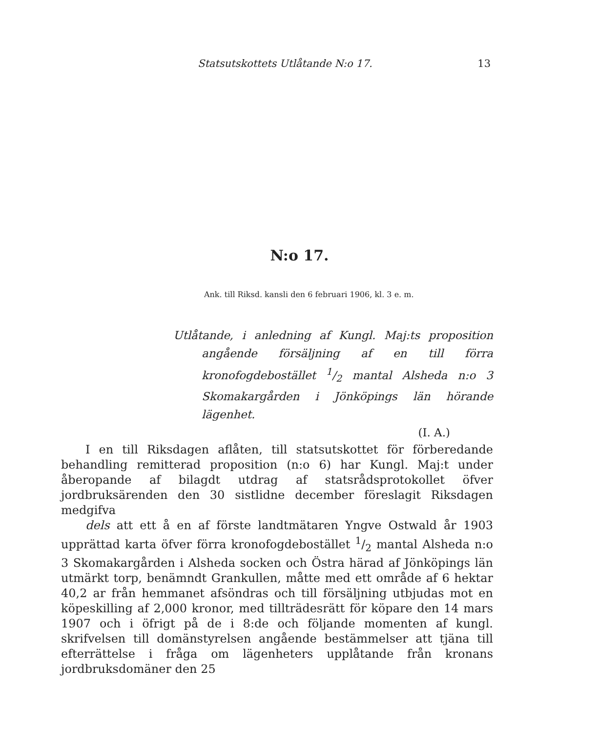Statsutskottets Utlåtande N:o 17. 13
N:o 17.
Ank. till Riksd. kansli den 6 februari 1906, kl. 3 e. m.
Utlåtande, i anledning af Kungl. Maj:ts proposition angående försäljning af en till förra kronofogdebostället 1/2 mantal Alsheda n:o 3 Skomakargården i Jönköpings län hörande lägenhet.
(I. A.)
I en till Riksdagen aflåten, till statsutskottet för förberedande behandling remitterad proposition (n:o 6) har Kungl. Maj:t under åberopande af bilagdt utdrag af statsrådsprotokollet öfver jordbruksärenden den 30 sistlidne december föreslagit Riksdagen medgifva
dels att ett å en af förste landtmätaren Yngve Ostwald år 1903 upprättad karta öfver förra kronofogdebostället 1/2 mantal Alsheda n:o 3 Skomakargården i Alsheda socken och Östra härad af Jönköpings län utmärkt torp, benämndt Grankullen, måtte med ett område af 6 hektar 40,2 ar från hemmanet afsöndras och till försäljning utbjudas mot en köpeskilling af 2,000 kronor, med tillträdesrätt för köpare den 14 mars 1907 och i öfrigt på de i 8:de och följande momenten af kungl. skrifvelsen till domänstyrelsen angående bestämmelser att tjäna till efterrättelse i fråga om lägenheters upplåtande från kronans jordbruksdomäner den 25